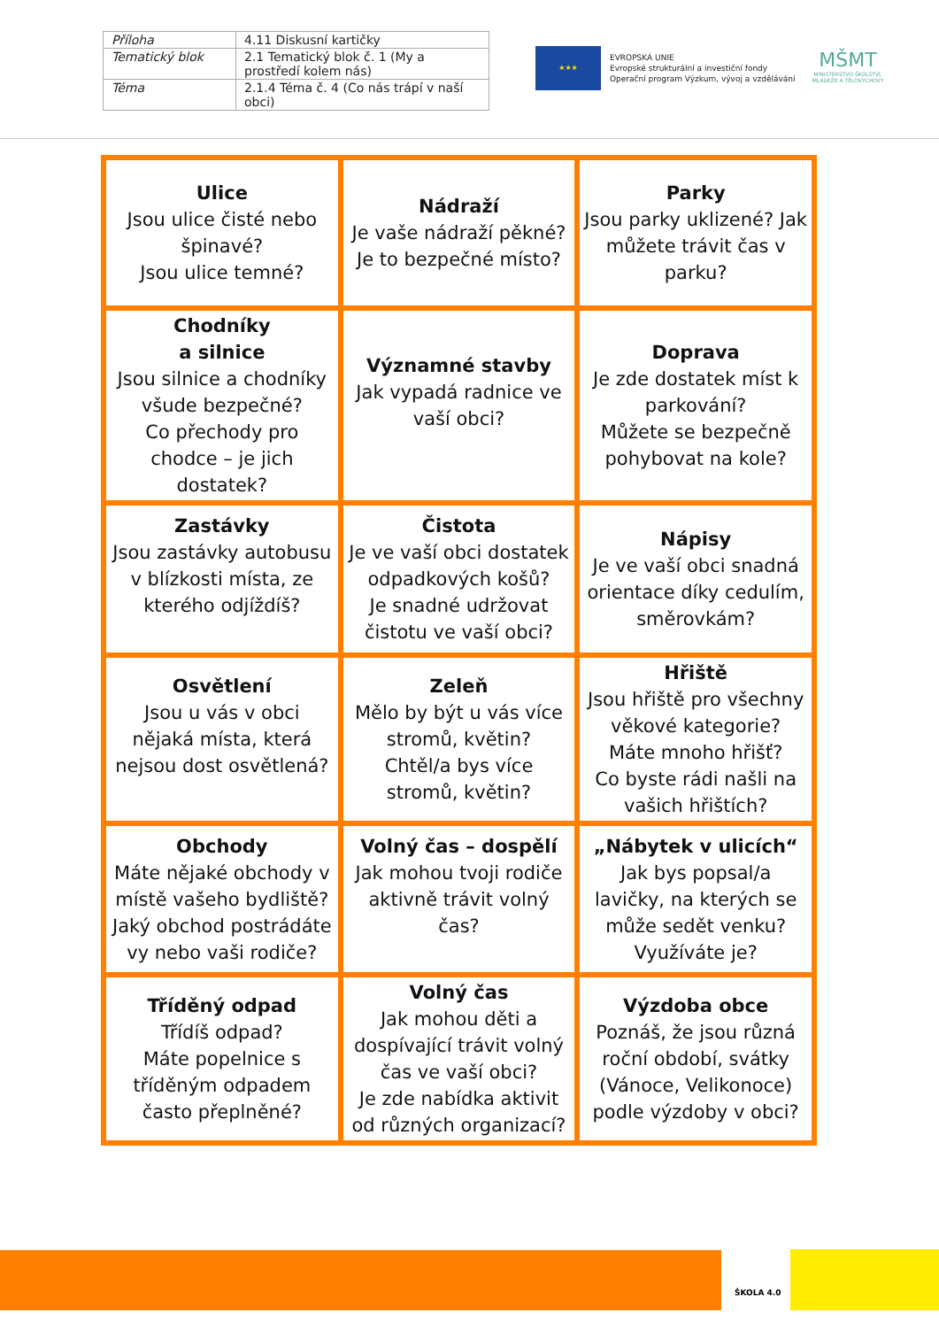| Příloha | 4.11 Diskusní kartičky |
| Tematický blok | 2.1 Tematický blok č. 1 (My a prostředí kolem nás) |
| Téma | 2.1.4 Téma č. 4 (Co nás trápí v naší obci) |
★★★
EVROPSKÁ UNIE
Evropské strukturální a investiční fondy
Operační program Výzkum, vývoj a vzdělávání
MŠMT
MINISTERSTVO ŠKOLSTVÍ, MLÁDEŽE A TĚLOVÝCHOVY
| Ulice Jsou ulice čisté nebo špinavé? Jsou ulice temné? | Nádraží Je vaše nádraží pěkné? Je to bezpečné místo? | Parky Jsou parky uklizené? Jak můžete trávit čas v parku? |
| Chodníky a silnice Jsou silnice a chodníky všude bezpečné? Co přechody pro chodce – je jich dostatek? | Významné stavby Jak vypadá radnice ve vaší obci? | Doprava Je zde dostatek míst k parkování? Můžete se bezpečně pohybovat na kole? |
| Zastávky Jsou zastávky autobusu v blízkosti místa, ze kterého odjíždíš? | Čistota Je ve vaší obci dostatek odpadkových košů? Je snadné udržovat čistotu ve vaší obci? | Nápisy Je ve vaší obci snadná orientace díky cedulím, směrovkám? |
| Osvětlení Jsou u vás v obci nějaká místa, která nejsou dost osvětlená? | Zeleň Mělo by být u vás více stromů, květin? Chtěl/a bys více stromů, květin? | Hřiště Jsou hřiště pro všechny věkové kategorie? Máte mnoho hřišť? Co byste rádi našli na vašich hřištích? |
| Obchody Máte nějaké obchody v místě vašeho bydliště? Jaký obchod postrádáte vy nebo vaši rodiče? | Volný čas – dospělí Jak mohou tvoji rodiče aktivně trávit volný čas? | „Nábytek v ulicích“ Jak bys popsal/a lavičky, na kterých se může sedět venku? Využíváte je? |
| Tříděný odpad Třídíš odpad? Máte popelnice s tříděným odpadem často přeplněné? | Volný čas Jak mohou děti a dospívající trávit volný čas ve vaší obci? Je zde nabídka aktivit od různých organizací? | Výzdoba obce Poznáš, že jsou různá roční období, svátky (Vánoce, Velikonoce) podle výzdoby v obci? |
ŠKOLA 4.0